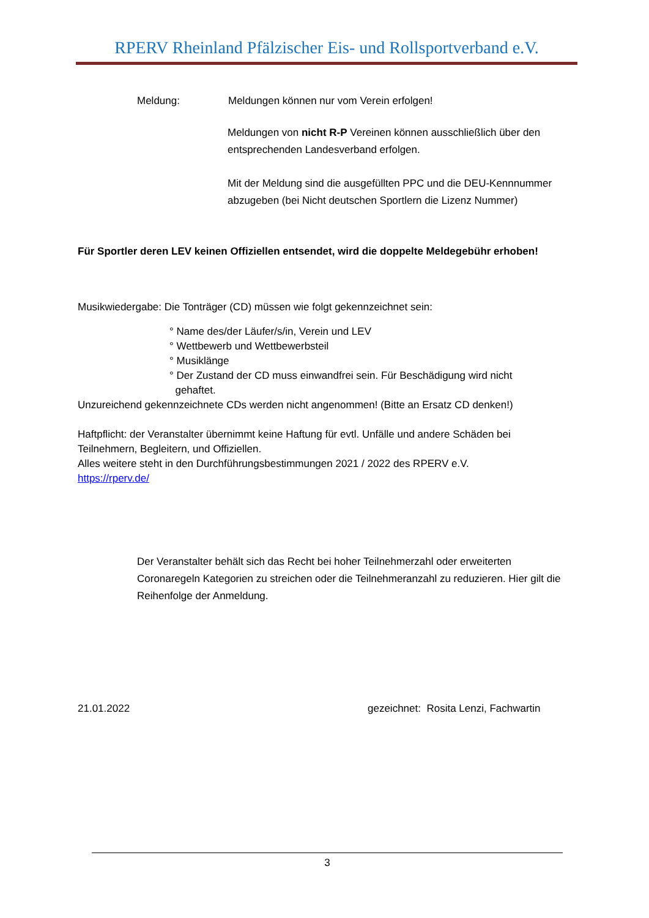RPERV Rheinland Pfälzischer Eis- und Rollsportverband e.V.
Meldung: Meldungen können nur vom Verein erfolgen!
Meldungen von nicht R-P Vereinen können ausschließlich über den entsprechenden Landesverband erfolgen.
Mit der Meldung sind die ausgefüllten PPC und die DEU-Kennnummer abzugeben (bei Nicht deutschen Sportlern die Lizenz Nummer)
Für Sportler deren LEV keinen Offiziellen entsendet, wird die doppelte Meldegebühr erhoben!
Musikwiedergabe: Die Tonträger (CD) müssen wie folgt gekennzeichnet sein:
° Name des/der Läufer/s/in, Verein und LEV
° Wettbewerb und Wettbewerbsteil
° Musiklänge
° Der Zustand der CD muss einwandfrei sein. Für Beschädigung wird nicht
gehaftet.
Unzureichend gekennzeichnete CDs werden nicht angenommen! (Bitte an Ersatz CD denken!)
Haftpflicht: der Veranstalter übernimmt keine Haftung für evtl. Unfälle und andere Schäden bei Teilnehmern, Begleitern, und Offiziellen.
Alles weitere steht in den Durchführungsbestimmungen 2021 / 2022 des RPERV e.V.
https://rperv.de/
Der Veranstalter behält sich das Recht bei hoher Teilnehmerzahl oder erweiterten Coronaregeln Kategorien zu streichen oder die Teilnehmeranzahl zu reduzieren. Hier gilt die Reihenfolge der Anmeldung.
21.01.2022 gezeichnet: Rosita Lenzi, Fachwartin
3